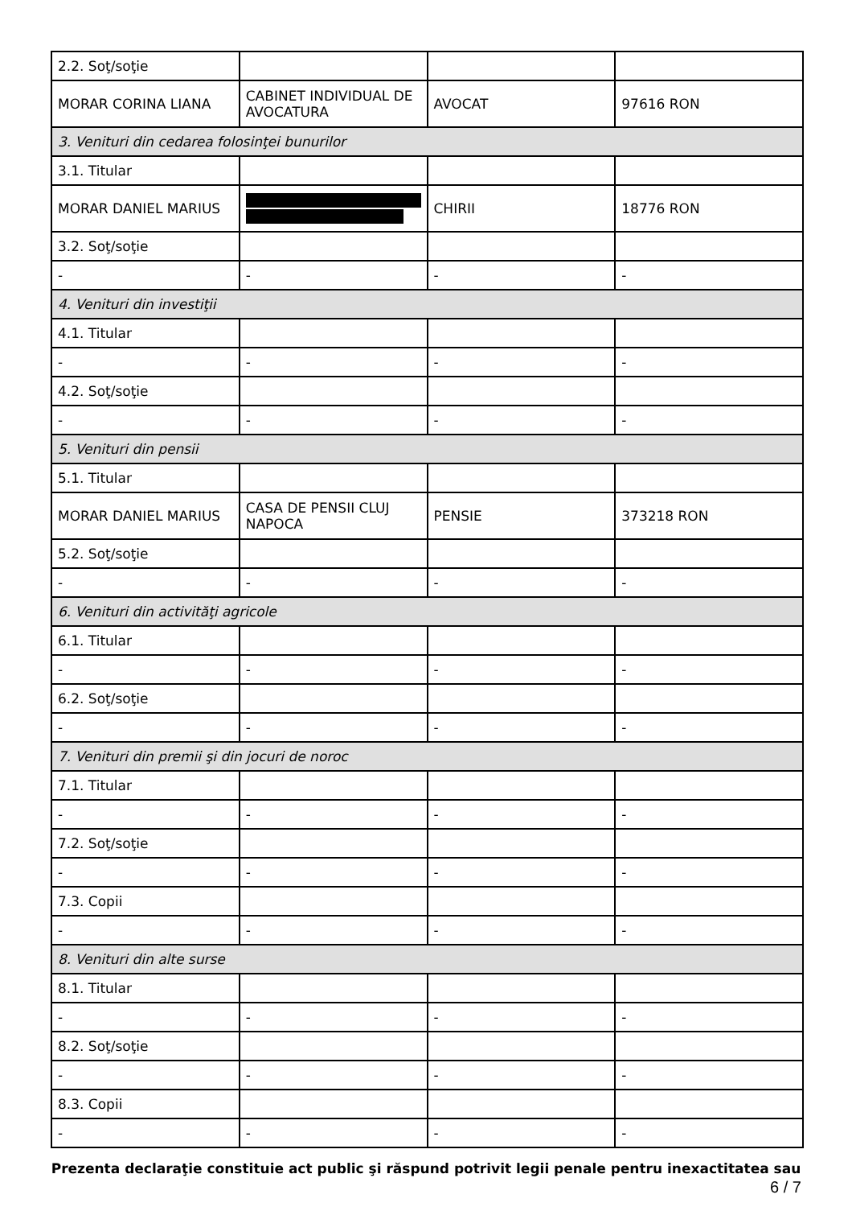| 2.2. Soţ/soţie | | | |
| MORAR CORINA LIANA | CABINET INDIVIDUAL DE AVOCATURA | AVOCAT | 97616 RON |
| 3. Venituri din cedarea folosinţei bunurilor | | | |
| 3.1. Titular | | | |
| MORAR DANIEL MARIUS | | CHIRII | 18776 RON |
| 3.2. Soţ/soţie | | | |
| - | - | - | - |
| 4. Venituri din investiţii | | | |
| 4.1. Titular | | | |
| - | - | - | - |
| 4.2. Soţ/soţie | | | |
| - | - | - | - |
| 5. Venituri din pensii | | | |
| 5.1. Titular | | | |
| MORAR DANIEL MARIUS | CASA DE PENSII CLUJ NAPOCA | PENSIE | 373218 RON |
| 5.2. Soţ/soţie | | | |
| - | - | - | - |
| 6. Venituri din activităţi agricole | | | |
| 6.1. Titular | | | |
| - | - | - | - |
| 6.2. Soţ/soţie | | | |
| - | - | - | - |
| 7. Venituri din premii şi din jocuri de noroc | | | |
| 7.1. Titular | | | |
| - | - | - | - |
| 7.2. Soţ/soţie | | | |
| - | - | - | - |
| 7.3. Copii | | | |
| - | - | - | - |
| 8. Venituri din alte surse | | | |
| 8.1. Titular | | | |
| - | - | - | - |
| 8.2. Soţ/soţie | | | |
| - | - | - | - |
| 8.3. Copii | | | |
| - | - | - | - |
Prezenta declaraţie constituie act public şi răspund potrivit legii penale pentru inexactitatea sau
6 / 7